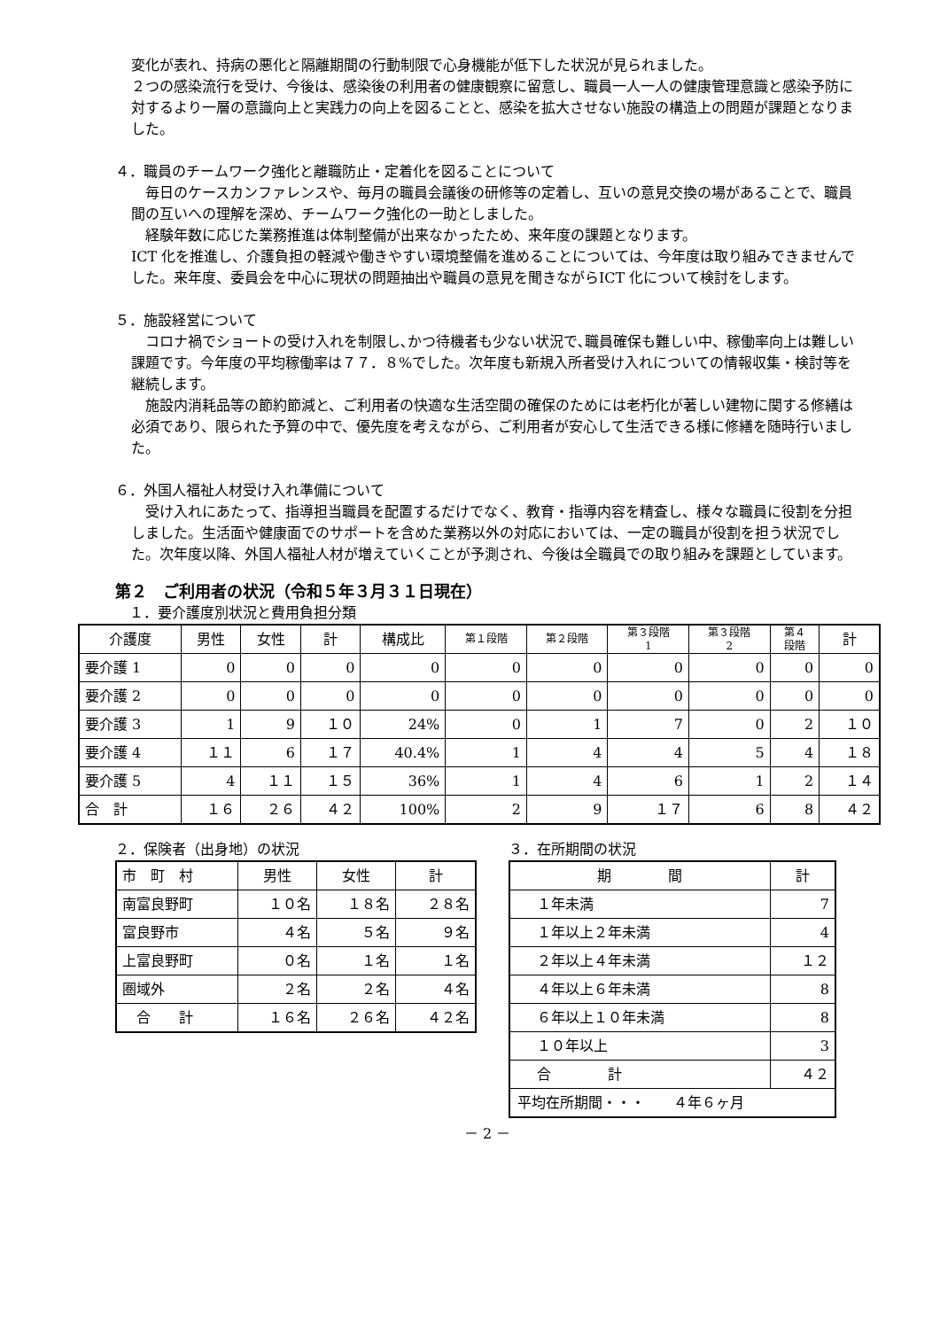変化が表れ、持病の悪化と隔離期間の行動制限で心身機能が低下した状況が見られました。
２つの感染流行を受け、今後は、感染後の利用者の健康観察に留意し、職員一人一人の健康管理意識と感染予防に対するより一層の意識向上と実践力の向上を図ることと、感染を拡大させない施設の構造上の問題が課題となりました。
４．職員のチームワーク強化と離職防止・定着化を図ることについて
　毎日のケースカンファレンスや、毎月の職員会議後の研修等の定着し、互いの意見交換の場があることで、職員間の互いへの理解を深め、チームワーク強化の一助としました。
　経験年数に応じた業務推進は体制整備が出来なかったため、来年度の課題となります。
ICT 化を推進し、介護負担の軽減や働きやすい環境整備を進めることについては、今年度は取り組みできませんでした。来年度、委員会を中心に現状の問題抽出や職員の意見を聞きながらICT 化について検討をします。
５．施設経営について
　コロナ禍でショートの受け入れを制限し､かつ待機者も少ない状況で､職員確保も難しい中、稼働率向上は難しい課題です。今年度の平均稼働率は７７．８%でした。次年度も新規入所者受け入れについての情報収集・検討等を継続します。
　施設内消耗品等の節約節減と、ご利用者の快適な生活空間の確保のためには老朽化が著しい建物に関する修繕は必須であり、限られた予算の中で、優先度を考えながら、ご利用者が安心して生活できる様に修繕を随時行いました。
６．外国人福祉人材受け入れ準備について
　受け入れにあたって、指導担当職員を配置するだけでなく、教育・指導内容を精査し、様々な職員に役割を分担しました。生活面や健康面でのサポートを含めた業務以外の対応においては、一定の職員が役割を担う状況でした。次年度以降、外国人福祉人材が増えていくことが予測され、今後は全職員での取り組みを課題としています。
第２　ご利用者の状況（令和５年３月３１日現在）
　１．要介護度別状況と費用負担分類
| 介護度 | 男性 | 女性 | 計 | 構成比 | 第１段階 | 第２段階 | 第３段階 1 | 第３段階 2 | 第４ 段階 | 計 |
| --- | --- | --- | --- | --- | --- | --- | --- | --- | --- | --- |
| 要介護 1 | 0 | 0 | 0 | 0 | 0 | 0 | 0 | 0 | 0 | 0 |
| 要介護 2 | 0 | 0 | 0 | 0 | 0 | 0 | 0 | 0 | 0 | 0 |
| 要介護 3 | 1 | 9 | １０ | 24% | 0 | 1 | 7 | 0 | 2 | １０ |
| 要介護 4 | １１ | 6 | １７ | 40.4% | 1 | 4 | 4 | 5 | 4 | １８ |
| 要介護 5 | 4 | １１ | １５ | 36% | 1 | 4 | 6 | 1 | 2 | １４ |
| 合 計 | １６ | ２６ | ４２ | 100% | 2 | 9 | １７ | 6 | 8 | ４２ |
２．保険者（出身地）の状況
| 市 町 村 | 男性 | 女性 | 計 |
| --- | --- | --- | --- |
| 南富良野町 | １０名 | １８名 | ２８名 |
| 富良野市 | ４名 | ５名 | ９名 |
| 上富良野町 | ０名 | １名 | １名 |
| 圏域外 | ２名 | ２名 | ４名 |
| 合 計 | １６名 | ２６名 | ４２名 |
３．在所期間の状況
| 期 間 | 計 |
| --- | --- |
| １年未満 | 7 |
| １年以上２年未満 | 4 |
| ２年以上４年未満 | １２ |
| ４年以上６年未満 | 8 |
| ６年以上１０年未満 | 8 |
| １０年以上 | 3 |
| 合 計 | ４２ |
| 平均在所期間・・・ ４年６ヶ月 | |
－ 2 －